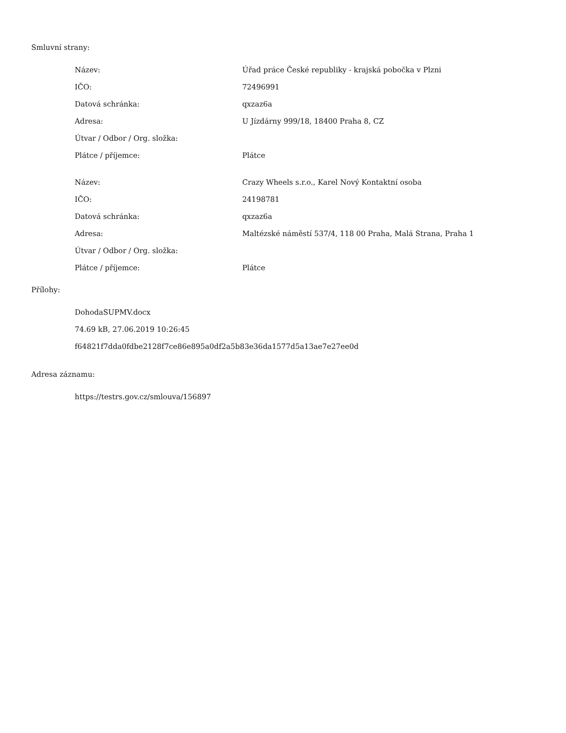Smluvní strany:
| Název: | Úřad práce České republiky - krajská pobočka v Plzni |
| IČO: | 72496991 |
| Datová schránka: | qxzaz6a |
| Adresa: | U Jízdárny 999/18, 18400 Praha 8, CZ |
| Útvar / Odbor / Org. složka: | |
| Plátce / příjemce: | Plátce |
| Název: | Crazy Wheels s.r.o., Karel Nový Kontaktní osoba |
| IČO: | 24198781 |
| Datová schránka: | qxzaz6a |
| Adresa: | Maltézské náměstí 537/4, 118 00 Praha, Malá Strana, Praha 1 |
| Útvar / Odbor / Org. složka: | |
| Plátce / příjemce: | Plátce |
Přílohy:
DohodaSUPMV.docx
74.69 kB, 27.06.2019 10:26:45
f64821f7dda0fdbe2128f7ce86e895a0df2a5b83e36da1577d5a13ae7e27ee0d
Adresa záznamu:
https://testrs.gov.cz/smlouva/156897